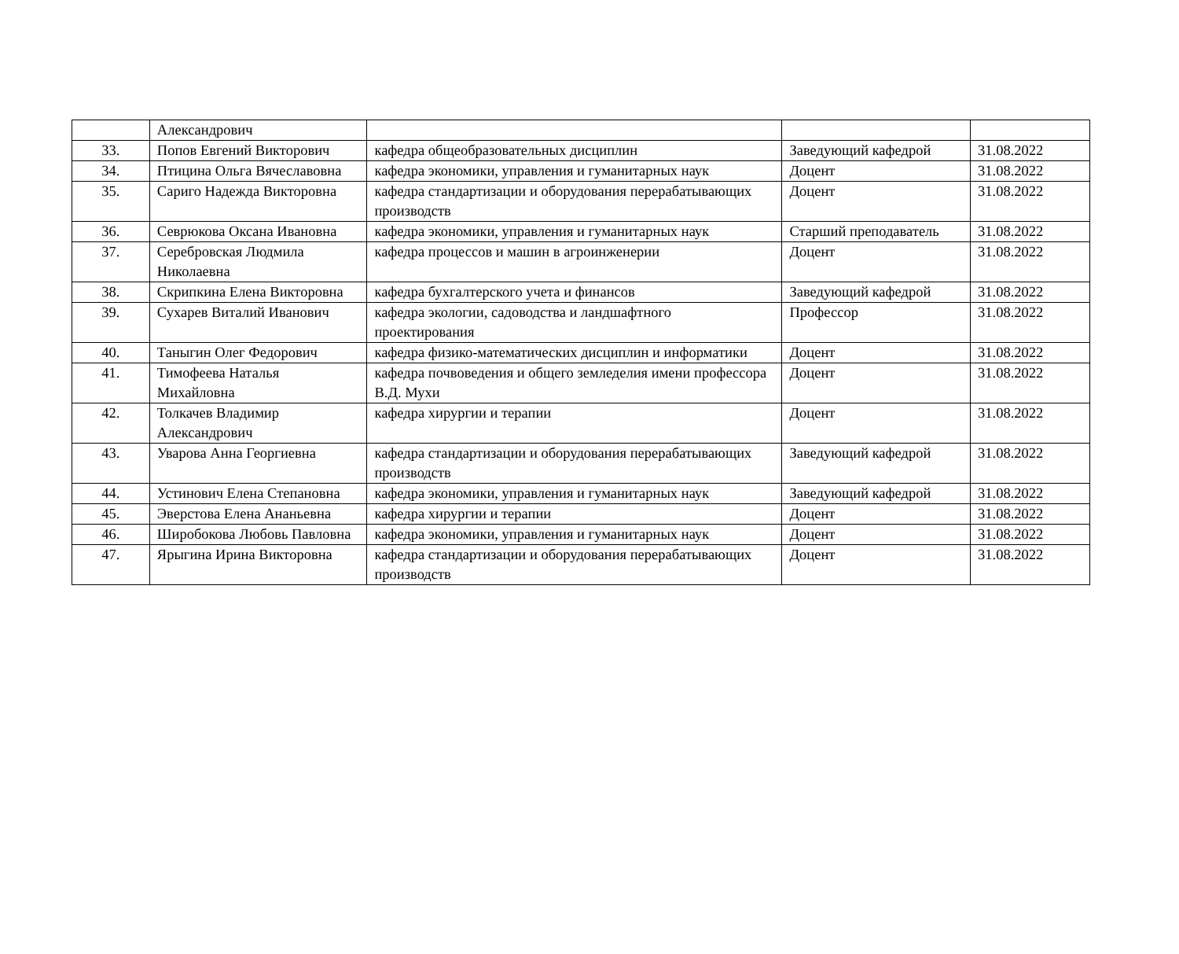| | Александрович | | | |
| 33. | Попов Евгений Викторович | кафедра общеобразовательных дисциплин | Заведующий кафедрой | 31.08.2022 |
| 34. | Птицина Ольга Вячеславовна | кафедра экономики, управления и гуманитарных наук | Доцент | 31.08.2022 |
| 35. | Сариго Надежда Викторовна | кафедра стандартизации и оборудования перерабатывающих производств | Доцент | 31.08.2022 |
| 36. | Севрюкова Оксана Ивановна | кафедра экономики, управления и гуманитарных наук | Старший преподаватель | 31.08.2022 |
| 37. | Серебровская Людмила Николаевна | кафедра процессов и машин в агроинженерии | Доцент | 31.08.2022 |
| 38. | Скрипкина Елена Викторовна | кафедра бухгалтерского учета и финансов | Заведующий кафедрой | 31.08.2022 |
| 39. | Сухарев Виталий Иванович | кафедра экологии, садоводства и ландшафтного проектирования | Профессор | 31.08.2022 |
| 40. | Таныгин Олег Федорович | кафедра физико-математических дисциплин и информатики | Доцент | 31.08.2022 |
| 41. | Тимофеева Наталья Михайловна | кафедра почвоведения и общего земледелия имени профессора В.Д. Мухи | Доцент | 31.08.2022 |
| 42. | Толкачев Владимир Александрович | кафедра хирургии и терапии | Доцент | 31.08.2022 |
| 43. | Уварова Анна Георгиевна | кафедра стандартизации и оборудования перерабатывающих производств | Заведующий кафедрой | 31.08.2022 |
| 44. | Устинович Елена Степановна | кафедра экономики, управления и гуманитарных наук | Заведующий кафедрой | 31.08.2022 |
| 45. | Эверстова Елена Ананьевна | кафедра хирургии и терапии | Доцент | 31.08.2022 |
| 46. | Широбокова Любовь Павловна | кафедра экономики, управления и гуманитарных наук | Доцент | 31.08.2022 |
| 47. | Ярыгина Ирина Викторовна | кафедра стандартизации и оборудования перерабатывающих производств | Доцент | 31.08.2022 |